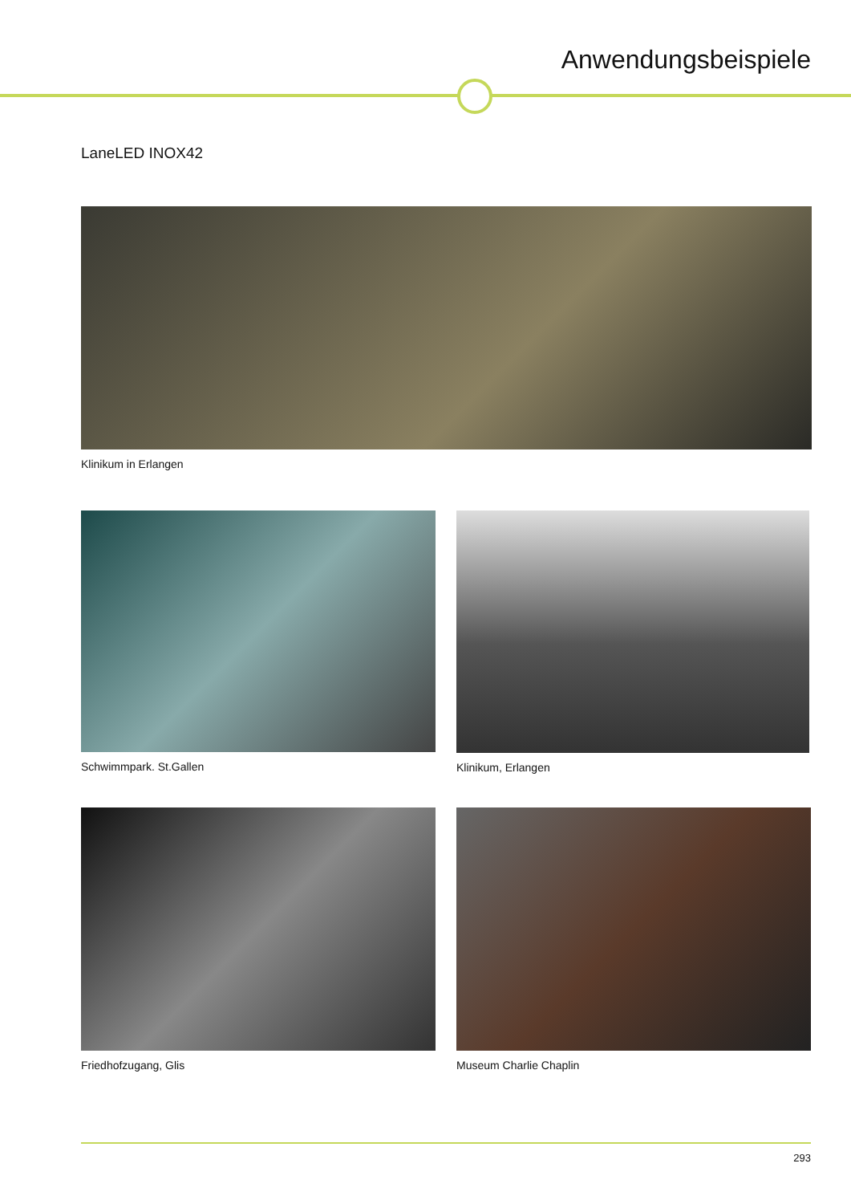Anwendungsbeispiele
LaneLED INOX42
Klinikum in Erlangen
Schwimmpark. St.Gallen Klinikum, Erlangen
Friedhofzugang, Glis Museum Charlie Chaplin
293